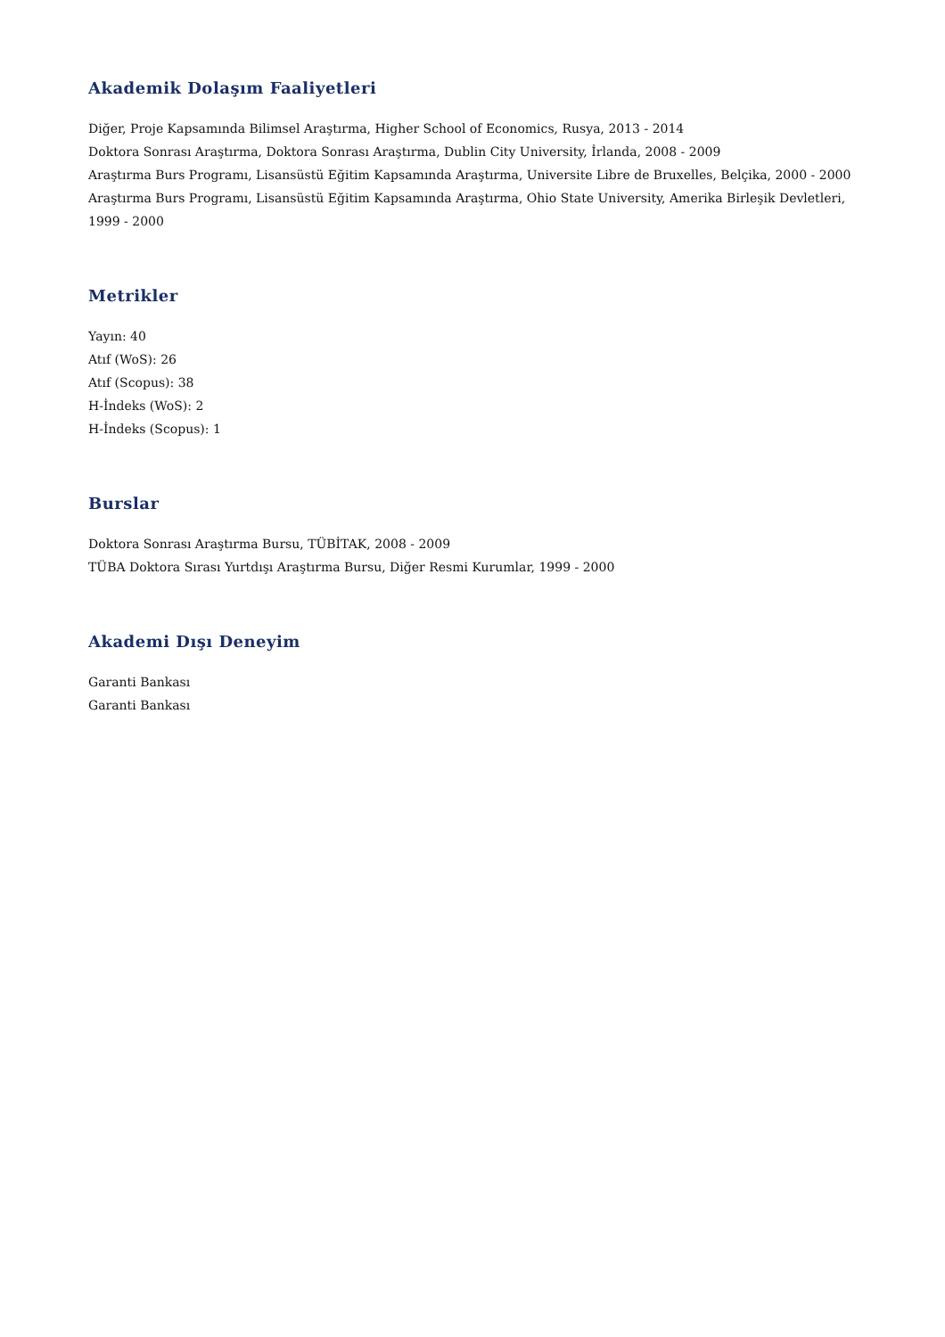Akademik Dolaşım Faaliyetleri
Diğer, Proje Kapsamında Bilimsel Araştırma, Higher School of Economics, Rusya, 2013 - 2014
Doktora Sonrası Araştırma, Doktora Sonrası Araştırma, Dublin City University, İrlanda, 2008 - 2009
Araştırma Burs Programı, Lisansüstü Eğitim Kapsamında Araştırma, Universite Libre de Bruxelles, Belçika, 2000 - 2000
Araştırma Burs Programı, Lisansüstü Eğitim Kapsamında Araştırma, Ohio State University, Amerika Birleşik Devletleri, 1999 - 2000
Metrikler
Yayın: 40
Atıf (WoS): 26
Atıf (Scopus): 38
H-İndeks (WoS): 2
H-İndeks (Scopus): 1
Burslar
Doktora Sonrası Araştırma Bursu, TÜBİTAK, 2008 - 2009
TÜBA Doktora Sırası Yurtdışı Araştırma Bursu, Diğer Resmi Kurumlar, 1999 - 2000
Akademi Dışı Deneyim
Garanti Bankası
Garanti Bankası